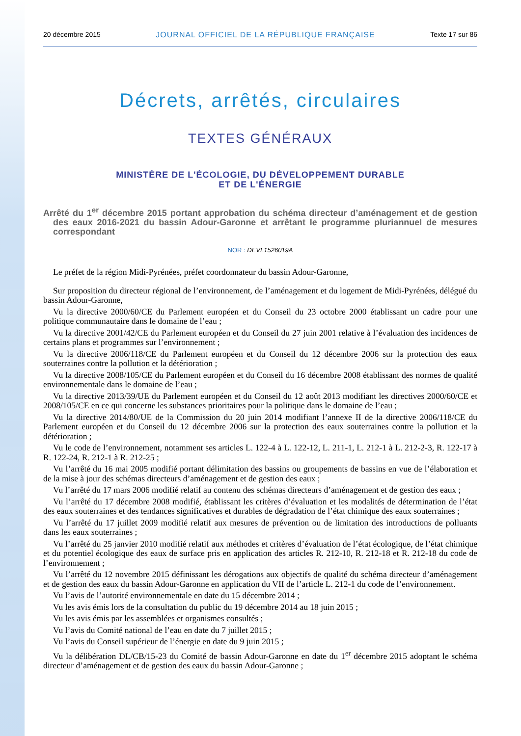20 décembre 2015 JOURNAL OFFICIEL DE LA RÉPUBLIQUE FRANÇAISE Texte 17 sur 86
Décrets, arrêtés, circulaires
TEXTES GÉNÉRAUX
MINISTÈRE DE L'ÉCOLOGIE, DU DÉVELOPPEMENT DURABLE
ET DE L'ÉNERGIE
Arrêté du 1<sup>er</sup> décembre 2015 portant approbation du schéma directeur d’aménagement et de gestion des eaux 2016-2021 du bassin Adour-Garonne et arrêtant le programme pluriannuel de mesures correspondant
NOR : DEVL1526019A
Le préfet de la région Midi-Pyrénées, préfet coordonnateur du bassin Adour-Garonne,
Sur proposition du directeur régional de l’environnement, de l’aménagement et du logement de Midi-Pyrénées, délégué du bassin Adour-Garonne,
Vu la directive 2000/60/CE du Parlement européen et du Conseil du 23 octobre 2000 établissant un cadre pour une politique communautaire dans le domaine de l’eau ;
Vu la directive 2001/42/CE du Parlement européen et du Conseil du 27 juin 2001 relative à l’évaluation des incidences de certains plans et programmes sur l’environnement ;
Vu la directive 2006/118/CE du Parlement européen et du Conseil du 12 décembre 2006 sur la protection des eaux souterraines contre la pollution et la détérioration ;
Vu la directive 2008/105/CE du Parlement européen et du Conseil du 16 décembre 2008 établissant des normes de qualité environnementale dans le domaine de l’eau ;
Vu la directive 2013/39/UE du Parlement européen et du Conseil du 12 août 2013 modifiant les directives 2000/60/CE et 2008/105/CE en ce qui concerne les substances prioritaires pour la politique dans le domaine de l’eau ;
Vu la directive 2014/80/UE de la Commission du 20 juin 2014 modifiant l’annexe II de la directive 2006/118/CE du Parlement européen et du Conseil du 12 décembre 2006 sur la protection des eaux souterraines contre la pollution et la détérioration ;
Vu le code de l’environnement, notamment ses articles L. 122-4 à L. 122-12, L. 211-1, L. 212-1 à L. 212-2-3, R. 122-17 à R. 122-24, R. 212-1 à R. 212-25 ;
Vu l’arrêté du 16 mai 2005 modifié portant délimitation des bassins ou groupements de bassins en vue de l’élaboration et de la mise à jour des schémas directeurs d’aménagement et de gestion des eaux ;
Vu l’arrêté du 17 mars 2006 modifié relatif au contenu des schémas directeurs d’aménagement et de gestion des eaux ;
Vu l’arrêté du 17 décembre 2008 modifié, établissant les critères d’évaluation et les modalités de détermination de l’état des eaux souterraines et des tendances significatives et durables de dégradation de l’état chimique des eaux souterraines ;
Vu l’arrêté du 17 juillet 2009 modifié relatif aux mesures de prévention ou de limitation des introductions de polluants dans les eaux souterraines ;
Vu l’arrêté du 25 janvier 2010 modifié relatif aux méthodes et critères d’évaluation de l’état écologique, de l’état chimique et du potentiel écologique des eaux de surface pris en application des articles R. 212-10, R. 212-18 et R. 212-18 du code de l’environnement ;
Vu l’arrêté du 12 novembre 2015 définissant les dérogations aux objectifs de qualité du schéma directeur d’aménagement et de gestion des eaux du bassin Adour-Garonne en application du VII de l’article L. 212-1 du code de l’environnement.
Vu l’avis de l’autorité environnementale en date du 15 décembre 2014 ;
Vu les avis émis lors de la consultation du public du 19 décembre 2014 au 18 juin 2015 ;
Vu les avis émis par les assemblées et organismes consultés ;
Vu l’avis du Comité national de l’eau en date du 7 juillet 2015 ;
Vu l’avis du Conseil supérieur de l’énergie en date du 9 juin 2015 ;
Vu la délibération DL/CB/15-23 du Comité de bassin Adour-Garonne en date du 1<sup>er</sup> décembre 2015 adoptant le schéma directeur d’aménagement et de gestion des eaux du bassin Adour-Garonne ;